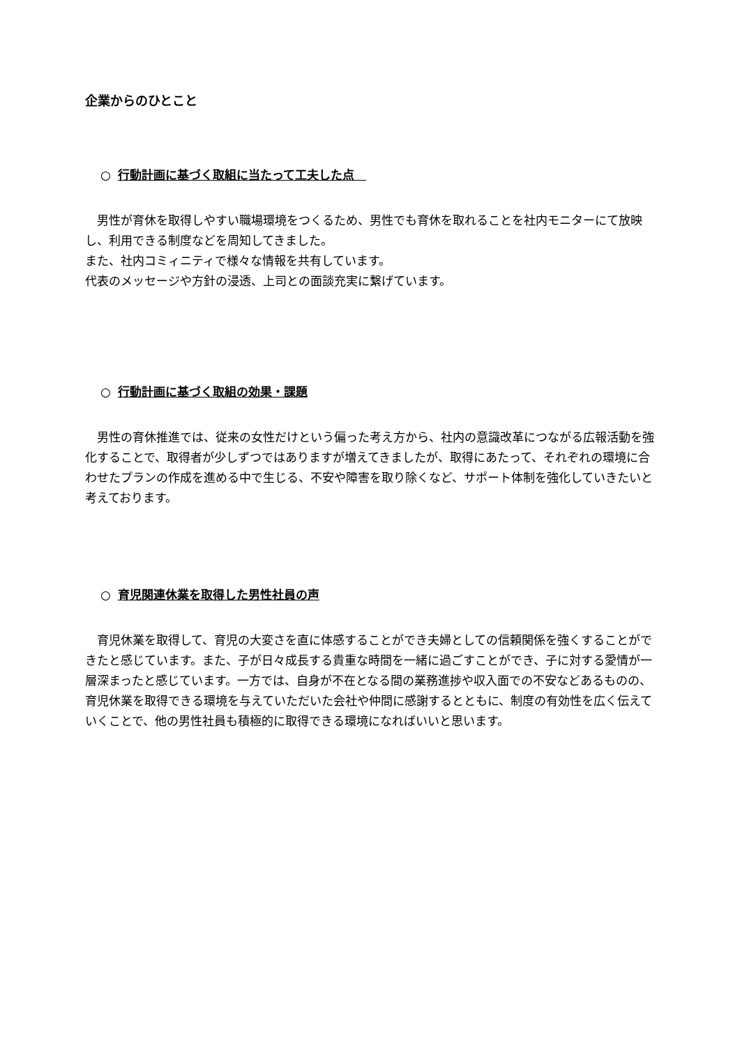企業からのひとこと
○ 行動計画に基づく取組に当たって工夫した点　
　男性が育休を取得しやすい職場環境をつくるため、男性でも育休を取れることを社内モニターにて放映し、利用できる制度などを周知してきました。
また、社内コミィニティで様々な情報を共有しています。
代表のメッセージや方針の浸透、上司との面談充実に繋げています。
○ 行動計画に基づく取組の効果・課題
　男性の育休推進では、従来の女性だけという偏った考え方から、社内の意識改革につながる広報活動を強化することで、取得者が少しずつではありますが増えてきましたが、取得にあたって、それぞれの環境に合わせたプランの作成を進める中で生じる、不安や障害を取り除くなど、サポート体制を強化していきたいと考えております。
○ 育児関連休業を取得した男性社員の声
　育児休業を取得して、育児の大変さを直に体感することができ夫婦としての信頼関係を強くすることができたと感じています。また、子が日々成長する貴重な時間を一緒に過ごすことができ、子に対する愛情が一層深まったと感じています。一方では、自身が不在となる間の業務進捗や収入面での不安などあるものの、育児休業を取得できる環境を与えていただいた会社や仲間に感謝するとともに、制度の有効性を広く伝えていくことで、他の男性社員も積極的に取得できる環境になればいいと思います。